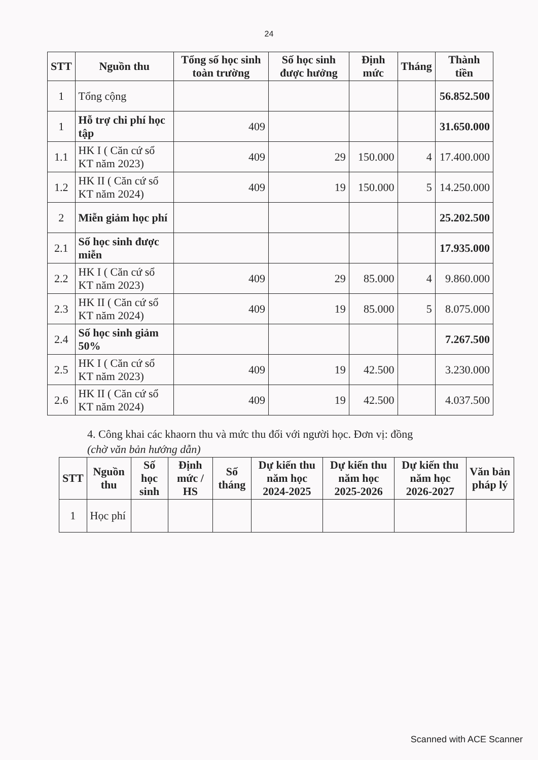24
| STT | Nguồn thu | Tổng số học sinh toàn trường | Số học sinh được hưởng | Định mức | Tháng | Thành tiền |
| --- | --- | --- | --- | --- | --- | --- |
| 1 | Tổng cộng | | | | | 56.852.500 |
| 1 | Hỗ trợ chi phí học tập | 409 | | | | 31.650.000 |
| 1.1 | HK I ( Căn cứ sổ KT năm 2023) | 409 | 29 | 150.000 | 4 | 17.400.000 |
| 1.2 | HK II ( Căn cứ sổ KT năm 2024) | 409 | 19 | 150.000 | 5 | 14.250.000 |
| 2 | Miễn giảm học phí | | | | | 25.202.500 |
| 2.1 | Số học sinh được miễn | | | | | 17.935.000 |
| 2.2 | HK I ( Căn cứ sổ KT năm 2023) | 409 | 29 | 85.000 | 4 | 9.860.000 |
| 2.3 | HK II ( Căn cứ sổ KT năm 2024) | 409 | 19 | 85.000 | 5 | 8.075.000 |
| 2.4 | Số học sinh giảm 50% | | | | | 7.267.500 |
| 2.5 | HK I ( Căn cứ sổ KT năm 2023) | 409 | 19 | 42.500 | | 3.230.000 |
| 2.6 | HK II ( Căn cứ sổ KT năm 2024) | 409 | 19 | 42.500 | | 4.037.500 |
4. Công khai các khaorn thu và mức thu đối với người học. Đơn vị: đồng
(chờ văn bản hướng dẫn)
| STT | Nguồn thu | Số học sinh | Định mức / HS | Số tháng | Dự kiến thu năm học 2024-2025 | Dự kiến thu năm học 2025-2026 | Dự kiến thu năm học 2026-2027 | Văn bản pháp lý |
| --- | --- | --- | --- | --- | --- | --- | --- | --- |
| 1 | Học phí | | | | | | | |
Scanned with ACE Scanner